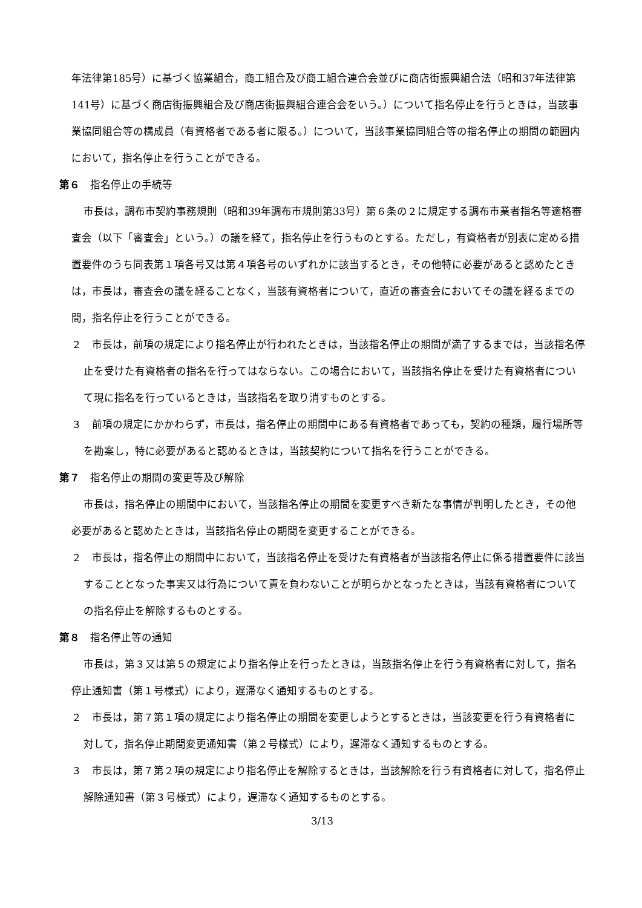年法律第185号）に基づく協業組合，商工組合及び商工組合連合会並びに商店街振興組合法（昭和37年法律第141号）に基づく商店街振興組合及び商店街振興組合連合会をいう。）について指名停止を行うときは，当該事業協同組合等の構成員（有資格者である者に限る。）について，当該事業協同組合等の指名停止の期間の範囲内において，指名停止を行うことができる。
第６　指名停止の手続等
市長は，調布市契約事務規則（昭和39年調布市規則第33号）第６条の２に規定する調布市業者指名等適格審査会（以下「審査会」という。）の議を経て，指名停止を行うものとする。ただし，有資格者が別表に定める措置要件のうち同表第１項各号又は第４項各号のいずれかに該当するとき，その他特に必要があると認めたときは，市長は，審査会の議を経ることなく，当該有資格者について，直近の審査会においてその議を経るまでの間，指名停止を行うことができる。
２　市長は，前項の規定により指名停止が行われたときは，当該指名停止の期間が満了するまでは，当該指名停止を受けた有資格者の指名を行ってはならない。この場合において，当該指名停止を受けた有資格者について現に指名を行っているときは，当該指名を取り消すものとする。
３　前項の規定にかかわらず，市長は，指名停止の期間中にある有資格者であっても，契約の種類，履行場所等を勘案し，特に必要があると認めるときは，当該契約について指名を行うことができる。
第７　指名停止の期間の変更等及び解除
市長は，指名停止の期間中において，当該指名停止の期間を変更すべき新たな事情が判明したとき，その他必要があると認めたときは，当該指名停止の期間を変更することができる。
２　市長は，指名停止の期間中において，当該指名停止を受けた有資格者が当該指名停止に係る措置要件に該当することとなった事実又は行為について責を負わないことが明らかとなったときは，当該有資格者についての指名停止を解除するものとする。
第８　指名停止等の通知
市長は，第３又は第５の規定により指名停止を行ったときは，当該指名停止を行う有資格者に対して，指名停止通知書（第１号様式）により，遅滞なく通知するものとする。
２　市長は，第７第１項の規定により指名停止の期間を変更しようとするときは，当該変更を行う有資格者に対して，指名停止期間変更通知書（第２号様式）により，遅滞なく通知するものとする。
３　市長は，第７第２項の規定により指名停止を解除するときは，当該解除を行う有資格者に対して，指名停止解除通知書（第３号様式）により，遅滞なく通知するものとする。
3/13